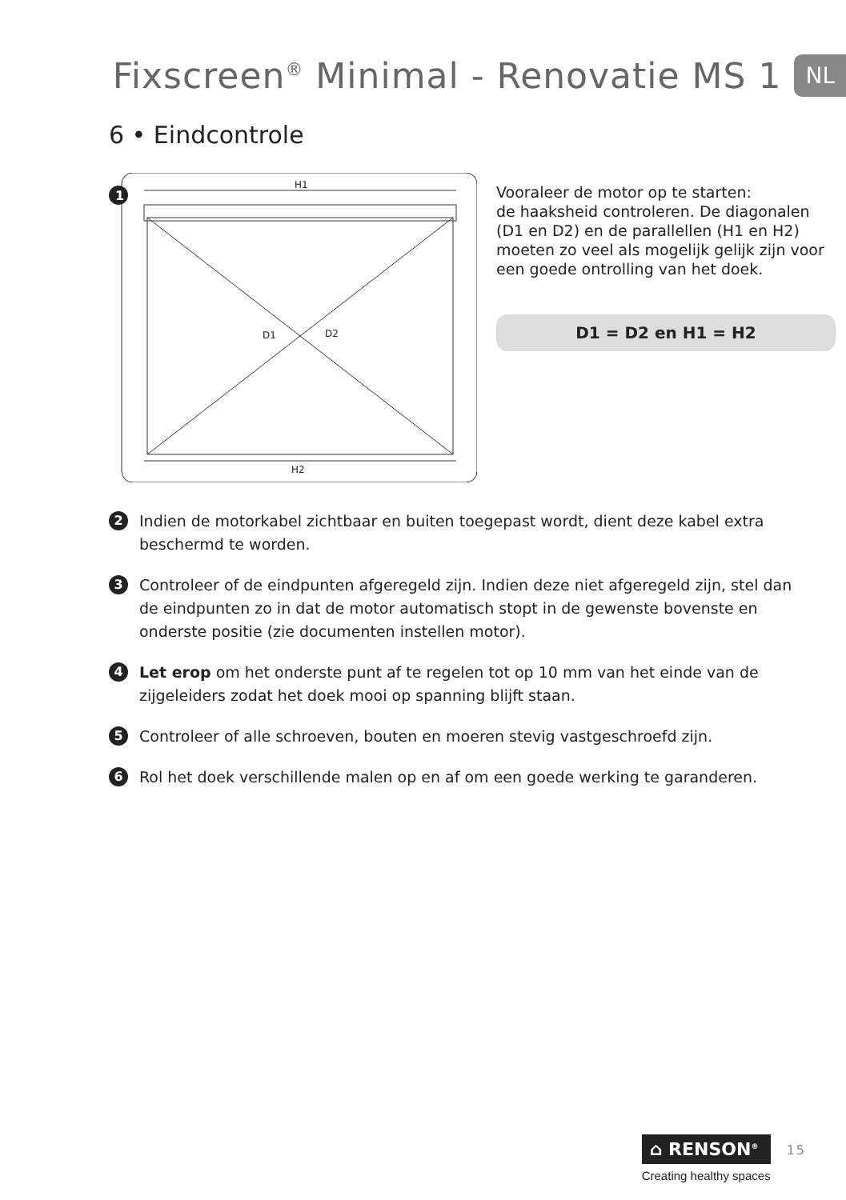Fixscreen<sup>®</sup> Minimal - Renovatie MS 1
NL
6 • Eindcontrole
1
H1
D1 D2
H2
Vooraleer de motor op te starten:
de haaksheid controleren. De diagonalen (D1 en D2) en de parallellen (H1 en H2) moeten zo veel als mogelijk gelijk zijn voor een goede ontrolling van het doek.
D1 = D2 en H1 = H2
2
Indien de motorkabel zichtbaar en buiten toegepast wordt, dient deze kabel extra beschermd te worden.
3
Controleer of de eindpunten afgeregeld zijn. Indien deze niet afgeregeld zijn, stel dan de eindpunten zo in dat de motor automatisch stopt in de gewenste bovenste en onderste positie (zie documenten instellen motor).
4
Let erop om het onderste punt af te regelen tot op 10 mm van het einde van de zijgeleiders zodat het doek mooi op spanning blijft staan.
5
Controleer of alle schroeven, bouten en moeren stevig vastgeschroefd zijn.
6
Rol het doek verschillende malen op en af om een goede werking te garanderen.
⌂ RENSON<sup>®</sup>
Creating healthy spaces
15